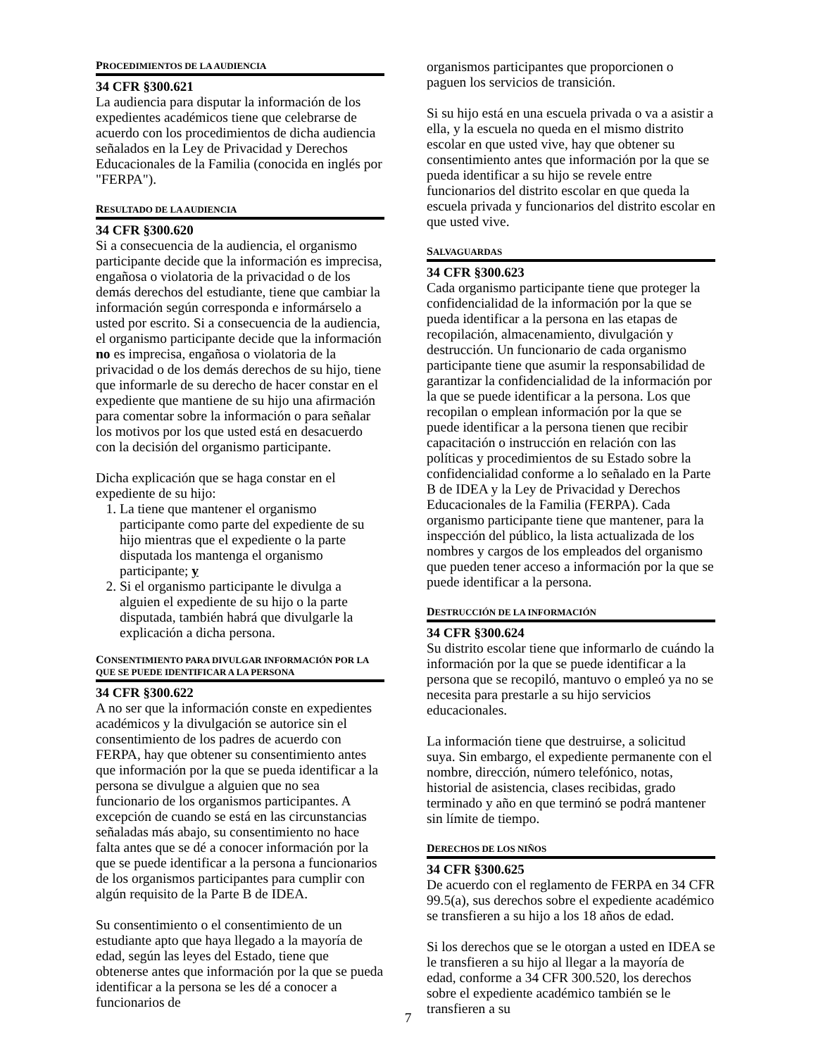PROCEDIMIENTOS DE LA AUDIENCIA
34 CFR §300.621
La audiencia para disputar la información de los expedientes académicos tiene que celebrarse de acuerdo con los procedimientos de dicha audiencia señalados en la Ley de Privacidad y Derechos Educacionales de la Familia (conocida en inglés por "FERPA").
RESULTADO DE LA AUDIENCIA
34 CFR §300.620
Si a consecuencia de la audiencia, el organismo participante decide que la información es imprecisa, engañosa o violatoria de la privacidad o de los demás derechos del estudiante, tiene que cambiar la información según corresponda e informárselo a usted por escrito. Si a consecuencia de la audiencia, el organismo participante decide que la información no es imprecisa, engañosa o violatoria de la privacidad o de los demás derechos de su hijo, tiene que informarle de su derecho de hacer constar en el expediente que mantiene de su hijo una afirmación para comentar sobre la información o para señalar los motivos por los que usted está en desacuerdo con la decisión del organismo participante.
Dicha explicación que se haga constar en el expediente de su hijo:
1. La tiene que mantener el organismo participante como parte del expediente de su hijo mientras que el expediente o la parte disputada los mantenga el organismo participante; y
2. Si el organismo participante le divulga a alguien el expediente de su hijo o la parte disputada, también habrá que divulgarle la explicación a dicha persona.
CONSENTIMIENTO PARA DIVULGAR INFORMACIÓN POR LA QUE SE PUEDE IDENTIFICAR A LA PERSONA
34 CFR §300.622
A no ser que la información conste en expedientes académicos y la divulgación se autorice sin el consentimiento de los padres de acuerdo con FERPA, hay que obtener su consentimiento antes que información por la que se pueda identificar a la persona se divulgue a alguien que no sea funcionario de los organismos participantes. A excepción de cuando se está en las circunstancias señaladas más abajo, su consentimiento no hace falta antes que se dé a conocer información por la que se puede identificar a la persona a funcionarios de los organismos participantes para cumplir con algún requisito de la Parte B de IDEA.
Su consentimiento o el consentimiento de un estudiante apto que haya llegado a la mayoría de edad, según las leyes del Estado, tiene que obtenerse antes que información por la que se pueda identificar a la persona se les dé a conocer a funcionarios de
organismos participantes que proporcionen o paguen los servicios de transición.
Si su hijo está en una escuela privada o va a asistir a ella, y la escuela no queda en el mismo distrito escolar en que usted vive, hay que obtener su consentimiento antes que información por la que se pueda identificar a su hijo se revele entre funcionarios del distrito escolar en que queda la escuela privada y funcionarios del distrito escolar en que usted vive.
SALVAGUARDAS
34 CFR §300.623
Cada organismo participante tiene que proteger la confidencialidad de la información por la que se pueda identificar a la persona en las etapas de recopilación, almacenamiento, divulgación y destrucción. Un funcionario de cada organismo participante tiene que asumir la responsabilidad de garantizar la confidencialidad de la información por la que se puede identificar a la persona. Los que recopilan o emplean información por la que se puede identificar a la persona tienen que recibir capacitación o instrucción en relación con las políticas y procedimientos de su Estado sobre la confidencialidad conforme a lo señalado en la Parte B de IDEA y la Ley de Privacidad y Derechos Educacionales de la Familia (FERPA). Cada organismo participante tiene que mantener, para la inspección del público, la lista actualizada de los nombres y cargos de los empleados del organismo que pueden tener acceso a información por la que se puede identificar a la persona.
DESTRUCCIÓN DE LA INFORMACIÓN
34 CFR §300.624
Su distrito escolar tiene que informarlo de cuándo la información por la que se puede identificar a la persona que se recopiló, mantuvo o empleó ya no se necesita para prestarle a su hijo servicios educacionales.
La información tiene que destruirse, a solicitud suya. Sin embargo, el expediente permanente con el nombre, dirección, número telefónico, notas, historial de asistencia, clases recibidas, grado terminado y año en que terminó se podrá mantener sin límite de tiempo.
DERECHOS DE LOS NIÑOS
34 CFR §300.625
De acuerdo con el reglamento de FERPA en 34 CFR 99.5(a), sus derechos sobre el expediente académico se transfieren a su hijo a los 18 años de edad.
Si los derechos que se le otorgan a usted en IDEA se le transfieren a su hijo al llegar a la mayoría de edad, conforme a 34 CFR 300.520, los derechos sobre el expediente académico también se le transfieren a su
7